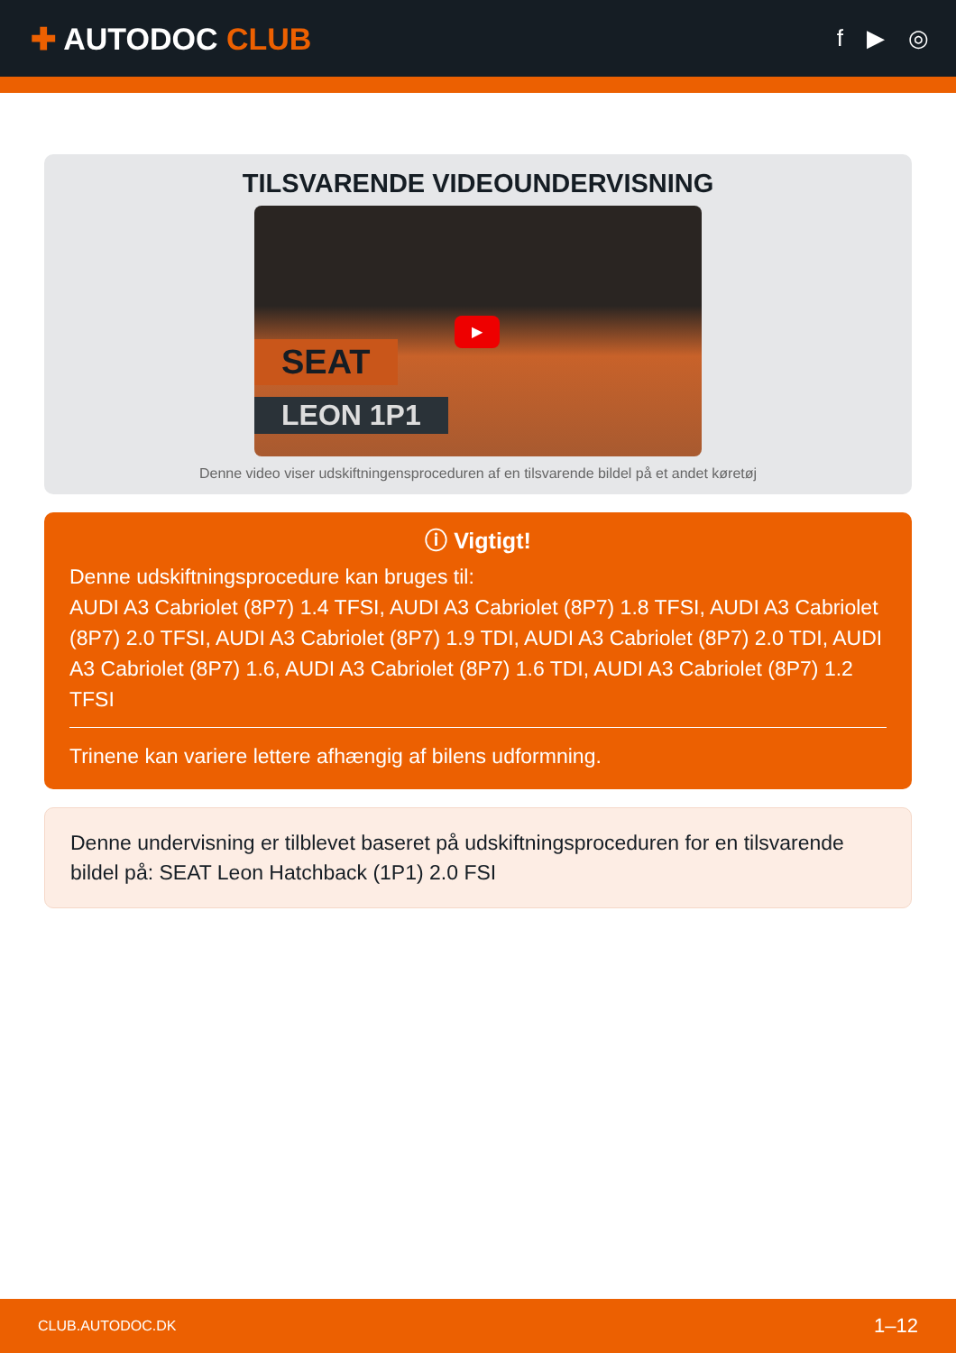✚ AUTODOC CLUB
f ▶ ◎
TILSVARENDE VIDEOUNDERVISNING
SEAT
LEON 1P1
▶
Denne video viser udskiftningensproceduren af en tilsvarende bildel på et andet køretøj
ⓘ Vigtigt!
Denne udskiftningsprocedure kan bruges til:
AUDI A3 Cabriolet (8P7) 1.4 TFSI, AUDI A3 Cabriolet (8P7) 1.8 TFSI, AUDI A3 Cabriolet (8P7) 2.0 TFSI, AUDI A3 Cabriolet (8P7) 1.9 TDI, AUDI A3 Cabriolet (8P7) 2.0 TDI, AUDI A3 Cabriolet (8P7) 1.6, AUDI A3 Cabriolet (8P7) 1.6 TDI, AUDI A3 Cabriolet (8P7) 1.2 TFSI
Trinene kan variere lettere afhængig af bilens udformning.
Denne undervisning er tilblevet baseret på udskiftningsproceduren for en tilsvarende bildel på: SEAT Leon Hatchback (1P1) 2.0 FSI
CLUB.AUTODOC.DK 1–12